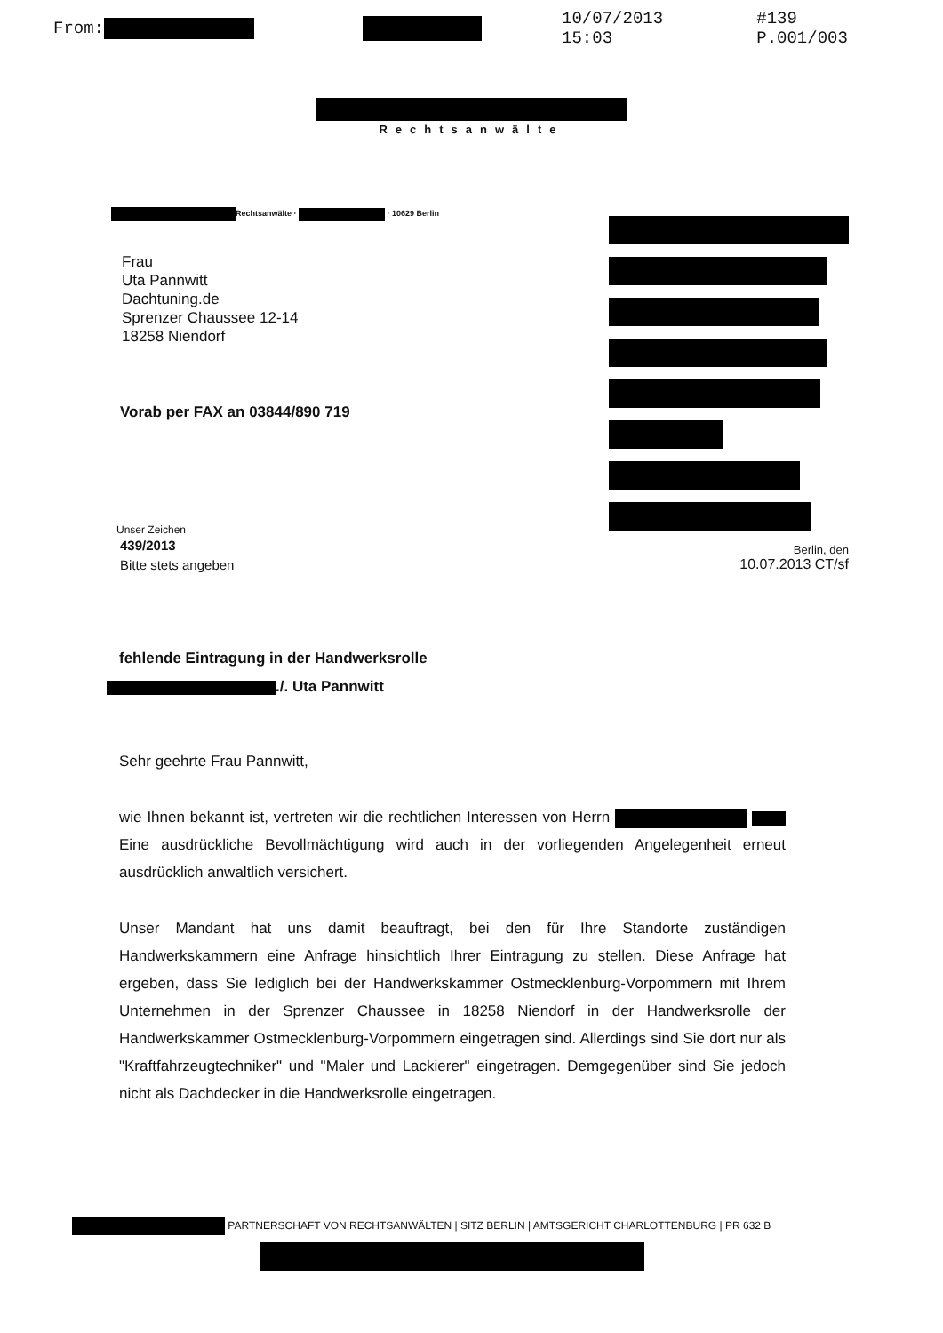From: 10/07/2013 15:03 #139 P.001/003
Rechtsanwälte
Rechtsanwälte · · 10629 Berlin
Frau
Uta Pannwitt
Dachtuning.de
Sprenzer Chaussee 12-14
18258 Niendorf
Vorab per FAX an 03844/890 719
Unser Zeichen
439/2013
Bitte stets angeben
Berlin, den
10.07.2013 CT/sf
fehlende Eintragung in der Handwerksrolle
./. Uta Pannwitt
Sehr geehrte Frau Pannwitt,
wie Ihnen bekannt ist, vertreten wir die rechtlichen Interessen von Herrn Eine ausdrückliche Bevollmächtigung wird auch in der vorliegenden Angelegenheit erneut ausdrücklich anwaltlich versichert.
Unser Mandant hat uns damit beauftragt, bei den für Ihre Standorte zuständigen Handwerkskammern eine Anfrage hinsichtlich Ihrer Eintragung zu stellen. Diese Anfrage hat ergeben, dass Sie lediglich bei der Handwerkskammer Ostmecklenburg-Vorpommern mit Ihrem Unternehmen in der Sprenzer Chaussee in 18258 Niendorf in der Handwerksrolle der Handwerkskammer Ostmecklenburg-Vorpommern eingetragen sind. Allerdings sind Sie dort nur als "Kraftfahrzeugtechniker" und "Maler und Lackierer" eingetragen. Demgegenüber sind Sie jedoch nicht als Dachdecker in die Handwerksrolle eingetragen.
PARTNERSCHAFT VON RECHTSANWÄLTEN | SITZ BERLIN | AMTSGERICHT CHARLOTTENBURG | PR 632 B